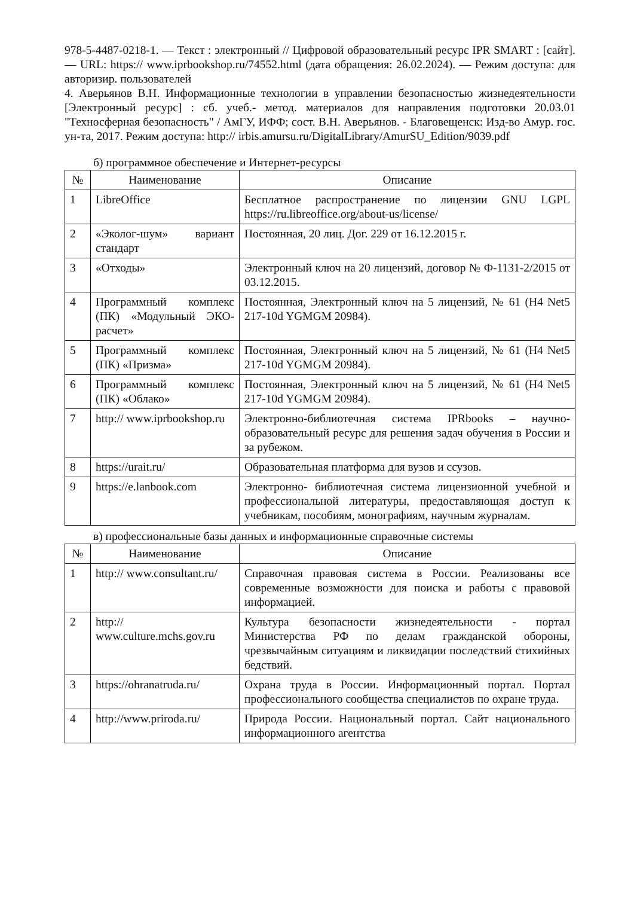978-5-4487-0218-1. — Текст : электронный // Цифровой образовательный ресурс IPR SMART : [сайт]. — URL: https:// www.iprbookshop.ru/74552.html (дата обращения: 26.02.2024). — Режим доступа: для авторизир. пользователей
4. Аверьянов В.Н. Информационные технологии в управлении безопасностью жизнедеятельности [Электронный ресурс] : сб. учеб.- метод. материалов для направления подготовки 20.03.01 "Техносферная безопасность" / АмГУ, ИФФ; сост. В.Н. Аверьянов. - Благовещенск: Изд-во Амур. гос. ун-та, 2017. Режим доступа: http:// irbis.amursu.ru/DigitalLibrary/AmurSU_Edition/9039.pdf
б) программное обеспечение и Интернет-ресурсы
| № | Наименование | Описание |
| --- | --- | --- |
| 1 | LibreOffice | Бесплатное распространение по лицензии GNU LGPL https://ru.libreoffice.org/about-us/license/ |
| 2 | «Эколог-шум» вариант стандарт | Постоянная, 20 лиц. Дог. 229 от 16.12.2015 г. |
| 3 | «Отходы» | Электронный ключ на 20 лицензий, договор № Ф-1131-2/2015 от 03.12.2015. |
| 4 | Программный комплекс (ПК) «Модульный ЭКО-расчет» | Постоянная, Электронный ключ на 5 лицензий, № 61 (H4 Net5 217-10d YGMGM 20984). |
| 5 | Программный комплекс (ПК) «Призма» | Постоянная, Электронный ключ на 5 лицензий, № 61 (H4 Net5 217-10d YGMGM 20984). |
| 6 | Программный комплекс (ПК) «Облако» | Постоянная, Электронный ключ на 5 лицензий, № 61 (H4 Net5 217-10d YGMGM 20984). |
| 7 | http:// www.iprbookshop.ru | Электронно-библиотечная система IPRbooks – научно-образовательный ресурс для решения задач обучения в России и за рубежом. |
| 8 | https://urait.ru/ | Образовательная платформа для вузов и ссузов. |
| 9 | https://e.lanbook.com | Электронно- библиотечная система лицензионной учебной и профессиональной литературы, предоставляющая доступ к учебникам, пособиям, монографиям, научным журналам. |
в) профессиональные базы данных и информационные справочные системы
| № | Наименование | Описание |
| --- | --- | --- |
| 1 | http:// www.consultant.ru/ | Справочная правовая система в России. Реализованы все современные возможности для поиска и работы с правовой информацией. |
| 2 | http:// www.culture.mchs.gov.ru | Культура безопасности жизнедеятельности - портал Министерства РФ по делам гражданской обороны, чрезвычайным ситуациям и ликвидации последствий стихийных бедствий. |
| 3 | https://ohranatruda.ru/ | Охрана труда в России. Информационный портал. Портал профессионального сообщества специалистов по охране труда. |
| 4 | http://www.priroda.ru/ | Природа России. Национальный портал. Сайт национального информационного агентства |